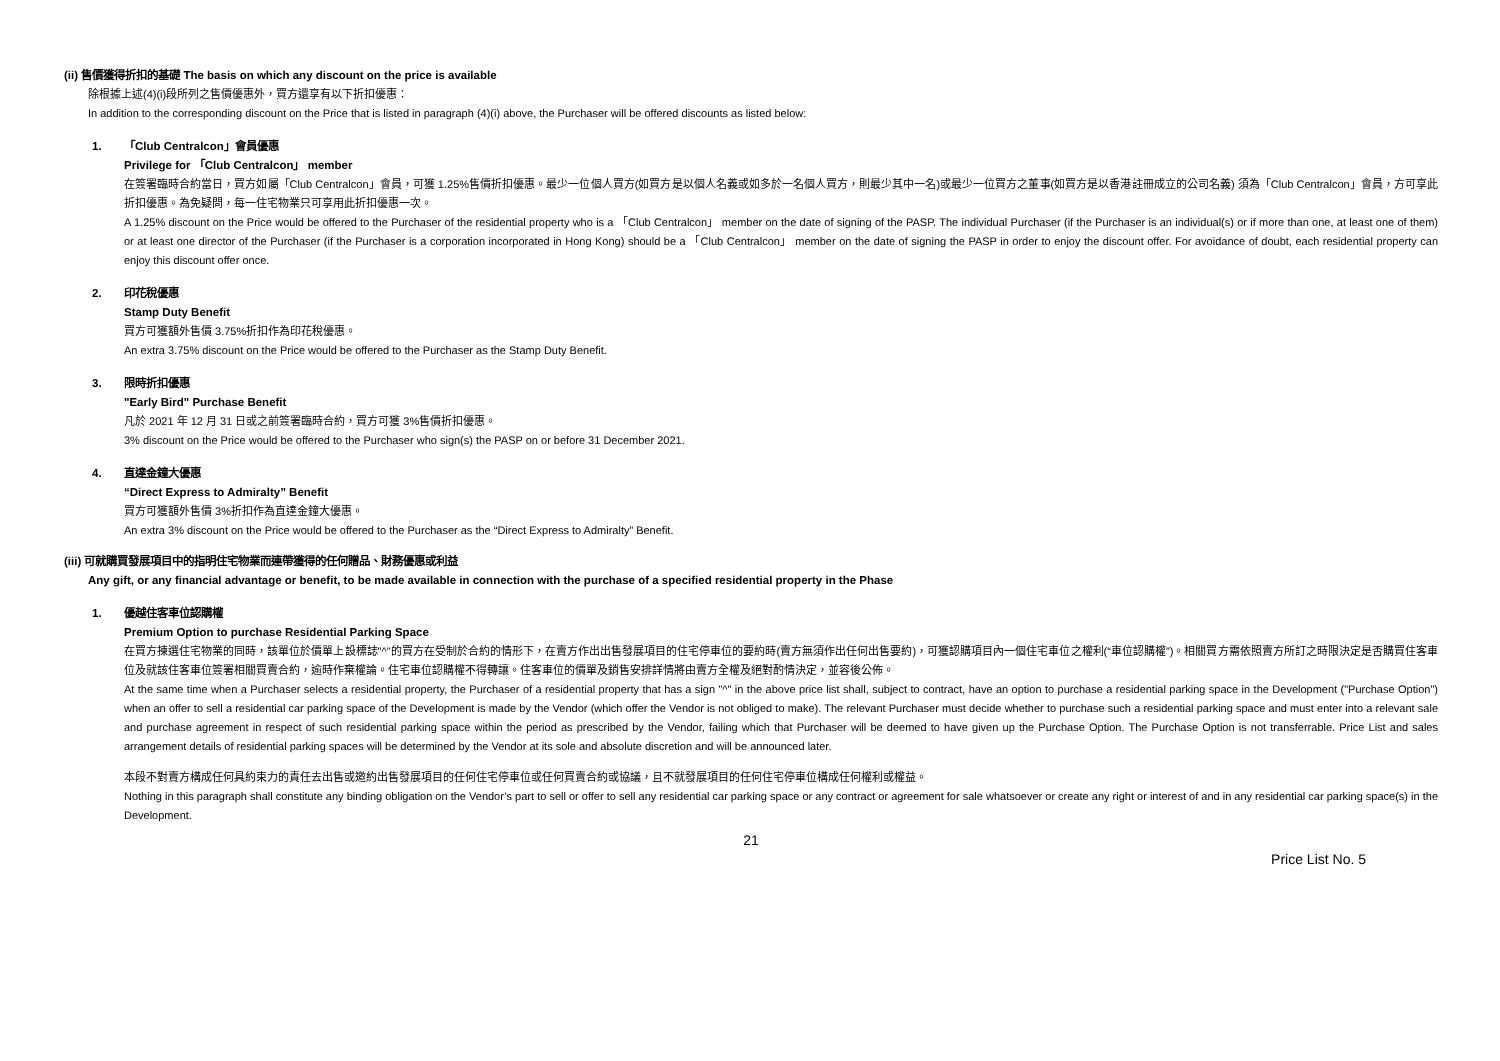(ii) 售價獲得折扣的基礎 The basis on which any discount on the price is available
除根據上述(4)(i)段所列之售價優惠外，買方還享有以下折扣優惠：
In addition to the corresponding discount on the Price that is listed in paragraph (4)(i) above, the Purchaser will be offered discounts as listed below:
1. 「Club Centralcon」會員優惠
Privilege for 「Club Centralcon」 member
在簽署臨時合約當日，買方如屬「Club Centralcon」會員，可獲 1.25%售價折扣優惠。最少一位個人買方(如買方是以個人名義或如多於一名個人買方，則最少其中一名)或最少一位買方之董事(如買方是以香港註冊成立的公司名義) 須為「Club Centralcon」會員，方可享此折扣優惠。為免疑問，每一住宅物業只可享用此折扣優惠一次。
A 1.25% discount on the Price would be offered to the Purchaser of the residential property who is a 「Club Centralcon」 member on the date of signing of the PASP. The individual Purchaser (if the Purchaser is an individual(s) or if more than one, at least one of them) or at least one director of the Purchaser (if the Purchaser is a corporation incorporated in Hong Kong) should be a 「Club Centralcon」 member on the date of signing the PASP in order to enjoy the discount offer. For avoidance of doubt, each residential property can enjoy this discount offer once.
2. 印花稅優惠
Stamp Duty Benefit
買方可獲額外售價 3.75%折扣作為印花稅優惠。
An extra 3.75% discount on the Price would be offered to the Purchaser as the Stamp Duty Benefit.
3. 限時折扣優惠
"Early Bird" Purchase Benefit
凡於 2021 年 12 月 31 日或之前簽署臨時合約，買方可獲 3%售價折扣優惠。
3% discount on the Price would be offered to the Purchaser who sign(s) the PASP on or before 31 December 2021.
4. 直達金鐘大優惠
“Direct Express to Admiralty” Benefit
買方可獲額外售價 3%折扣作為直達金鐘大優惠。
An extra 3% discount on the Price would be offered to the Purchaser as the “Direct Express to Admiralty” Benefit.
(iii) 可就購買發展項目中的指明住宅物業而連帶獲得的任何贈品、財務優惠或利益
Any gift, or any financial advantage or benefit, to be made available in connection with the purchase of a specified residential property in the Phase
1. 優越住客車位認購權
Premium Option to purchase Residential Parking Space
在買方揀選住宅物業的同時，該單位於價單上設標誌"^"的買方在受制於合約的情形下，在賣方作出出售發展項目的住宅停車位的要約時(賣方無須作出任何出售要約)，可獲認購項目內一個住宅車位之權利(“車位認購權”)。相關買方需依照賣方所訂之時限決定是否購買住客車位及就該住客車位簽署相關買賣合約，逾時作棄權論。住宅車位認購權不得轉讓。住客車位的價單及銷售安排詳情將由賣方全權及絕對酌情決定，並容後公佈。
At the same time when a Purchaser selects a residential property, the Purchaser of a residential property that has a sign "^" in the above price list shall, subject to contract, have an option to purchase a residential parking space in the Development ("Purchase Option") when an offer to sell a residential car parking space of the Development is made by the Vendor (which offer the Vendor is not obliged to make). The relevant Purchaser must decide whether to purchase such a residential parking space and must enter into a relevant sale and purchase agreement in respect of such residential parking space within the period as prescribed by the Vendor, failing which that Purchaser will be deemed to have given up the Purchase Option. The Purchase Option is not transferrable. Price List and sales arrangement details of residential parking spaces will be determined by the Vendor at its sole and absolute discretion and will be announced later.
本段不對賣方構成任何具約束力的責任去出售或邀約出售發展項目的任何住宅停車位或任何買賣合約或協議，且不就發展項目的任何住宅停車位構成任何權利或權益。
Nothing in this paragraph shall constitute any binding obligation on the Vendor’s part to sell or offer to sell any residential car parking space or any contract or agreement for sale whatsoever or create any right or interest of and in any residential car parking space(s) in the Development.
21
Price List No. 5